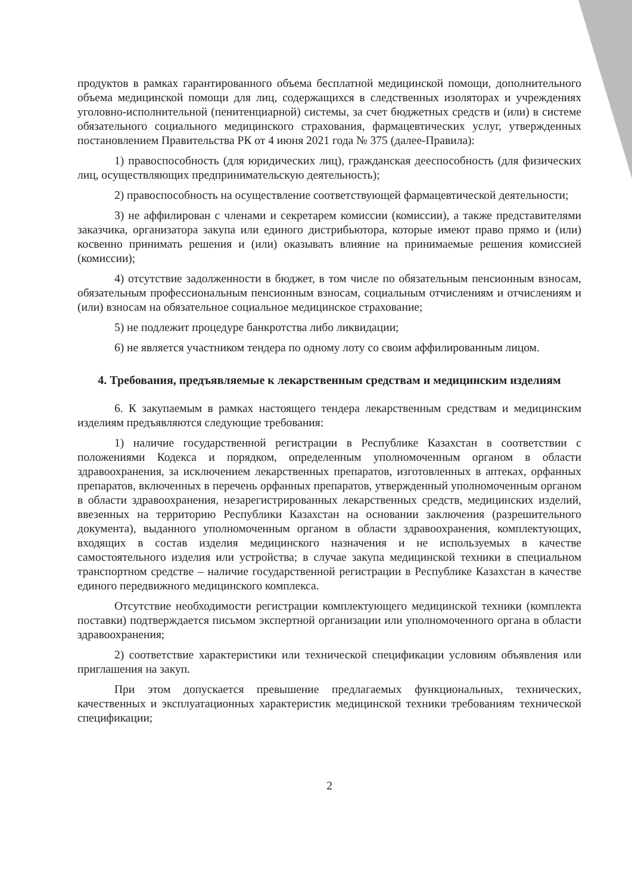продуктов в рамках гарантированного объема бесплатной медицинской помощи, дополнительного объема медицинской помощи для лиц, содержащихся в следственных изоляторах и учреждениях уголовно-исполнительной (пенитенциарной) системы, за счет бюджетных средств и (или) в системе обязательного социального медицинского страхования, фармацевтических услуг, утвержденных постановлением Правительства РК от 4 июня 2021 года № 375 (далее-Правила):
1) правоспособность (для юридических лиц), гражданская дееспособность (для физических лиц, осуществляющих предпринимательскую деятельность);
2) правоспособность на осуществление соответствующей фармацевтической деятельности;
3) не аффилирован с членами и секретарем комиссии (комиссии), а также представителями заказчика, организатора закупа или единого дистрибьютора, которые имеют право прямо и (или) косвенно принимать решения и (или) оказывать влияние на принимаемые решения комиссией (комиссии);
4) отсутствие задолженности в бюджет, в том числе по обязательным пенсионным взносам, обязательным профессиональным пенсионным взносам, социальным отчислениям и отчислениям и (или) взносам на обязательное социальное медицинское страхование;
5) не подлежит процедуре банкротства либо ликвидации;
6) не является участником тендера по одному лоту со своим аффилированным лицом.
4. Требования, предъявляемые к лекарственным средствам и медицинским изделиям
6. К закупаемым в рамках настоящего тендера лекарственным средствам и медицинским изделиям предъявляются следующие требования:
1) наличие государственной регистрации в Республике Казахстан в соответствии с положениями Кодекса и порядком, определенным уполномоченным органом в области здравоохранения, за исключением лекарственных препаратов, изготовленных в аптеках, орфанных препаратов, включенных в перечень орфанных препаратов, утвержденный уполномоченным органом в области здравоохранения, незарегистрированных лекарственных средств, медицинских изделий, ввезенных на территорию Республики Казахстан на основании заключения (разрешительного документа), выданного уполномоченным органом в области здравоохранения, комплектующих, входящих в состав изделия медицинского назначения и не используемых в качестве самостоятельного изделия или устройства; в случае закупа медицинской техники в специальном транспортном средстве – наличие государственной регистрации в Республике Казахстан в качестве единого передвижного медицинского комплекса.
Отсутствие необходимости регистрации комплектующего медицинской техники (комплекта поставки) подтверждается письмом экспертной организации или уполномоченного органа в области здравоохранения;
2) соответствие характеристики или технической спецификации условиям объявления или приглашения на закуп.
При этом допускается превышение предлагаемых функциональных, технических, качественных и эксплуатационных характеристик медицинской техники требованиям технической спецификации;
2